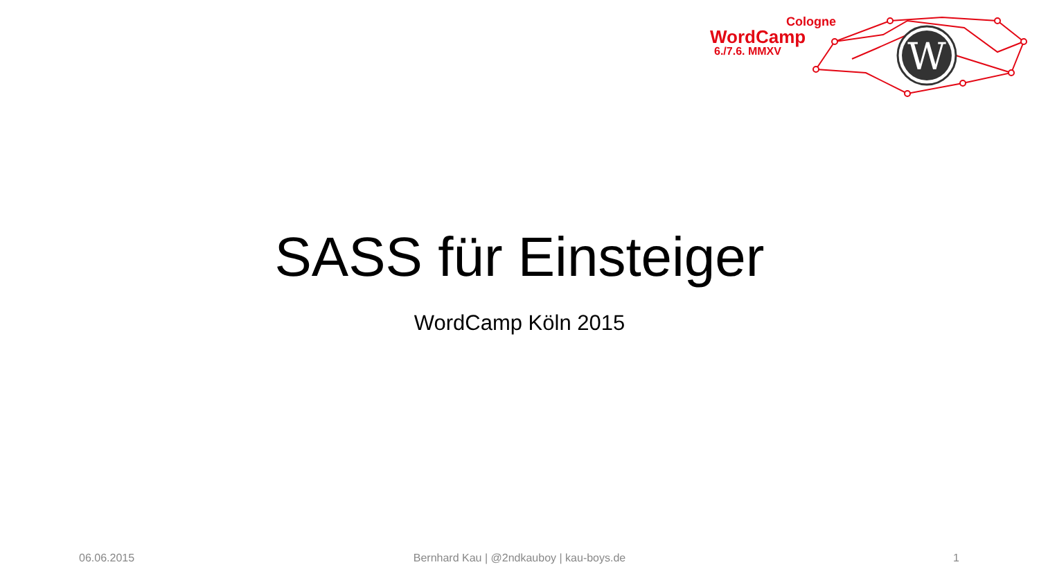Cologne
WordCamp
6./7.6. MMXV
W
SASS für Einsteiger
WordCamp Köln 2015
06.06.2015
Bernhard Kau | @2ndkauboy | kau-boys.de 1